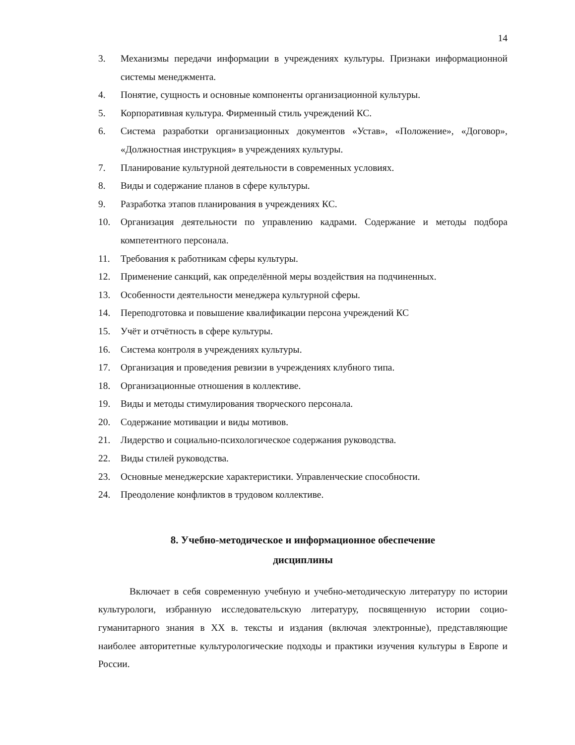14
3. Механизмы передачи информации в учреждениях культуры. Признаки информационной системы менеджмента.
4. Понятие, сущность и основные компоненты организационной культуры.
5. Корпоративная культура. Фирменный стиль учреждений КС.
6. Система разработки организационных документов «Устав», «Положение», «Договор», «Должностная инструкция» в учреждениях культуры.
7. Планирование культурной деятельности в современных условиях.
8. Виды и содержание планов в сфере культуры.
9. Разработка этапов планирования в учреждениях КС.
10. Организация деятельности по управлению кадрами. Содержание и методы подбора компетентного персонала.
11. Требования к работникам сферы культуры.
12. Применение санкций, как определённой меры воздействия на подчиненных.
13. Особенности деятельности менеджера культурной сферы.
14. Переподготовка и повышение квалификации персона учреждений КС
15. Учёт и отчётность в сфере культуры.
16. Система контроля в учреждениях культуры.
17. Организация и проведения ревизии в учреждениях клубного типа.
18. Организационные отношения в коллективе.
19. Виды и методы стимулирования творческого персонала.
20. Содержание мотивации и виды мотивов.
21. Лидерство и социально-психологическое содержания руководства.
22. Виды стилей руководства.
23. Основные менеджерские характеристики. Управленческие способности.
24. Преодоление конфликтов в трудовом коллективе.
8. Учебно-методическое и информационное обеспечение
дисциплины
Включает в себя современную учебную и учебно-методическую литературу по истории культурологи, избранную исследовательскую литературу, посвященную истории социо-гуманитарного знания в XX в. тексты и издания (включая электронные), представляющие наиболее авторитетные культурологические подходы и практики изучения культуры в Европе и России.